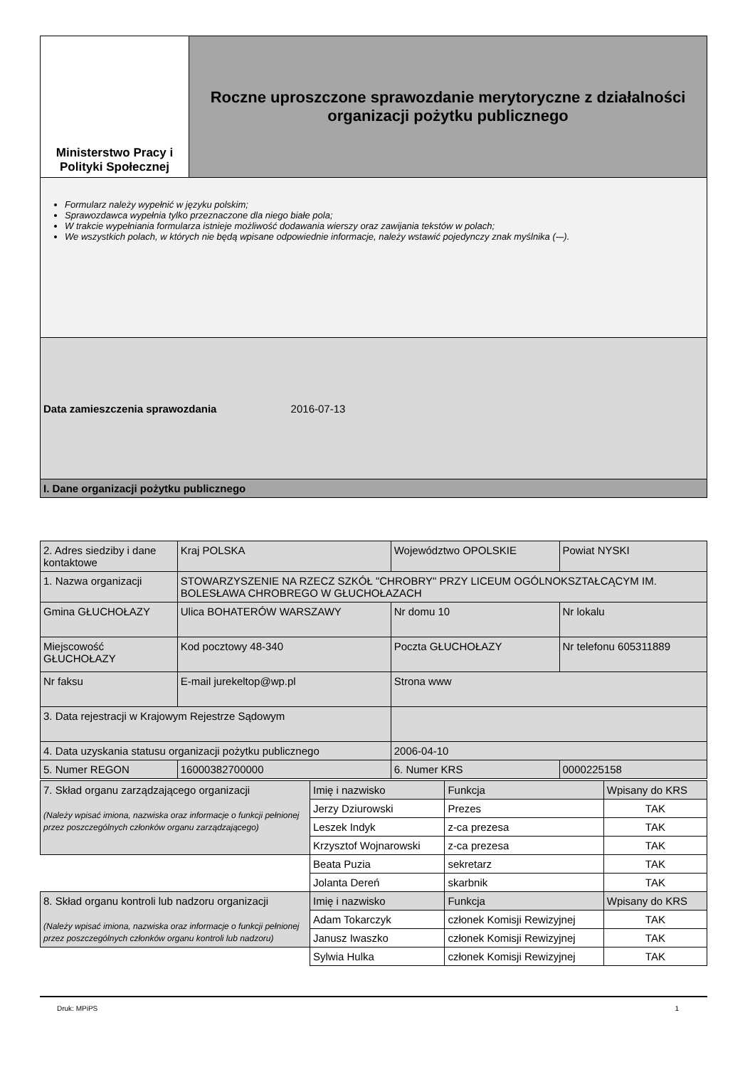| Ministerstwo Pracy i Polityki Społecznej | Roczne uproszczone sprawozdanie merytoryczne z działalności organizacji pożytku publicznego |
| Formularz należy wypełnić w języku polskim; Sprawozdawca wypełnia tylko przeznaczone dla niego białe pola; W trakcie wypełniania formularza istnieje możliwość dodawania wierszy oraz zawijania tekstów w polach; We wszystkich polach, w których nie będą wpisane odpowiednie informacje, należy wstawić pojedynczy znak myślnika (-–). | |
| Data zamieszczenia sprawozdania 2016-07-13 | |
| I. Dane organizacji pożytku publicznego | |
| 2. Adres siedziby i dane kontaktowe | Kraj POLSKA | Województwo OPOLSKIE | Powiat NYSKI |
| 1. Nazwa organizacji | STOWARZYSZENIE NA RZECZ SZKÓŁ "CHROBRY" PRZY LICEUM OGÓLNOKSZTAŁCĄCYM IM. BOLESŁAWA CHROBREGO W GŁUCHOŁAZACH | | |
| Gmina GŁUCHOŁAZY | Ulica BOHATERÓW WARSZAWY | Nr domu 10 | Nr lokalu |
| Miejscowość GŁUCHOŁAZY | Kod pocztowy 48-340 | Poczta GŁUCHOŁAZY | Nr telefonu 605311889 |
| Nr faksu | E-mail jurekeltop@wp.pl | Strona www | |
| 3. Data rejestracji w Krajowym Rejestrze Sądowym | | | |
| 4. Data uzyskania statusu organizacji pożytku publicznego | | 2006-04-10 | |
| 5. Numer REGON | 16000382700000 | 6. Numer KRS | 0000225158 |
| 7. Skład organu zarządzającego organizacji (Należy wpisać imiona, nazwiska oraz informacje o funkcji pełnionej przez poszczególnych członków organu zarządzającego) | Imię i nazwisko | Funkcja | Wpisany do KRS |
| | Jerzy Dziurowski | Prezes | TAK |
| | Leszek Indyk | z-ca prezesa | TAK |
| | Krzysztof Wojnarowski | z-ca prezesa | TAK |
| | Beata Puzia | sekretarz | TAK |
| | Jolanta Dereń | skarbnik | TAK |
| 8. Skład organu kontroli lub nadzoru organizacji (Należy wpisać imiona, nazwiska oraz informacje o funkcji pełnionej przez poszczególnych członków organu kontroli lub nadzoru) | Imię i nazwisko | Funkcja | Wpisany do KRS |
| | Adam Tokarczyk | członek Komisji Rewizyjnej | TAK |
| | Janusz Iwaszko | członek Komisji Rewizyjnej | TAK |
| | Sylwia Hulka | członek Komisji Rewizyjnej | TAK |
Druk: MPiPS 1